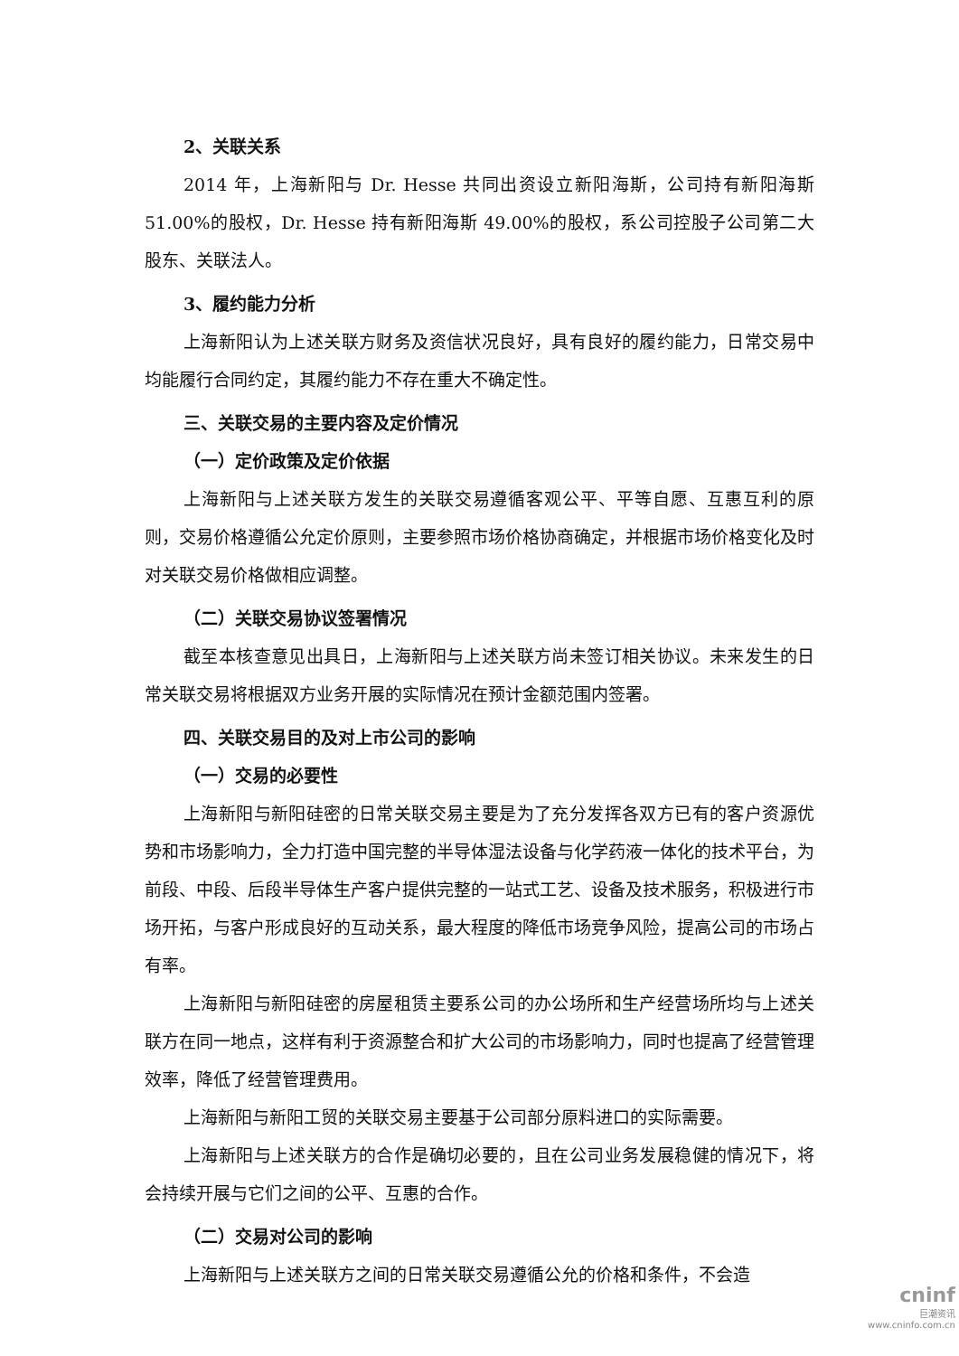2、关联关系
2014 年，上海新阳与 Dr. Hesse 共同出资设立新阳海斯，公司持有新阳海斯 51.00%的股权，Dr. Hesse 持有新阳海斯 49.00%的股权，系公司控股子公司第二大股东、关联法人。
3、履约能力分析
上海新阳认为上述关联方财务及资信状况良好，具有良好的履约能力，日常交易中均能履行合同约定，其履约能力不存在重大不确定性。
三、关联交易的主要内容及定价情况
（一）定价政策及定价依据
上海新阳与上述关联方发生的关联交易遵循客观公平、平等自愿、互惠互利的原则，交易价格遵循公允定价原则，主要参照市场价格协商确定，并根据市场价格变化及时对关联交易价格做相应调整。
（二）关联交易协议签署情况
截至本核查意见出具日，上海新阳与上述关联方尚未签订相关协议。未来发生的日常关联交易将根据双方业务开展的实际情况在预计金额范围内签署。
四、关联交易目的及对上市公司的影响
（一）交易的必要性
上海新阳与新阳硅密的日常关联交易主要是为了充分发挥各双方已有的客户资源优势和市场影响力，全力打造中国完整的半导体湿法设备与化学药液一体化的技术平台，为前段、中段、后段半导体生产客户提供完整的一站式工艺、设备及技术服务，积极进行市场开拓，与客户形成良好的互动关系，最大程度的降低市场竞争风险，提高公司的市场占有率。
上海新阳与新阳硅密的房屋租赁主要系公司的办公场所和生产经营场所均与上述关联方在同一地点，这样有利于资源整合和扩大公司的市场影响力，同时也提高了经营管理效率，降低了经营管理费用。
上海新阳与新阳工贸的关联交易主要基于公司部分原料进口的实际需要。
上海新阳与上述关联方的合作是确切必要的，且在公司业务发展稳健的情况下，将会持续开展与它们之间的公平、互惠的合作。
（二）交易对公司的影响
上海新阳与上述关联方之间的日常关联交易遵循公允的价格和条件，不会造
cninf
巨潮资讯
www.cninfo.com.cn